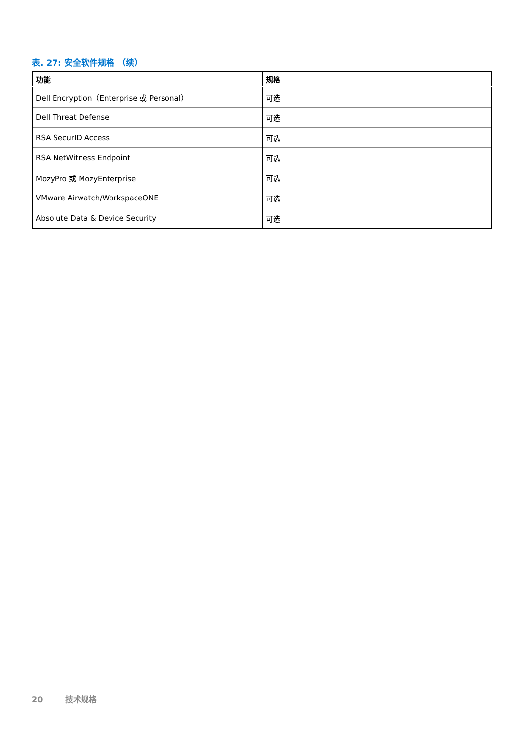表. 27: 安全软件规格 （续）
| 功能 | 规格 |
| --- | --- |
| Dell Encryption（Enterprise 或 Personal） | 可选 |
| Dell Threat Defense | 可选 |
| RSA SecurID Access | 可选 |
| RSA NetWitness Endpoint | 可选 |
| MozyPro 或 MozyEnterprise | 可选 |
| VMware Airwatch/WorkspaceONE | 可选 |
| Absolute Data & Device Security | 可选 |
20 技术规格